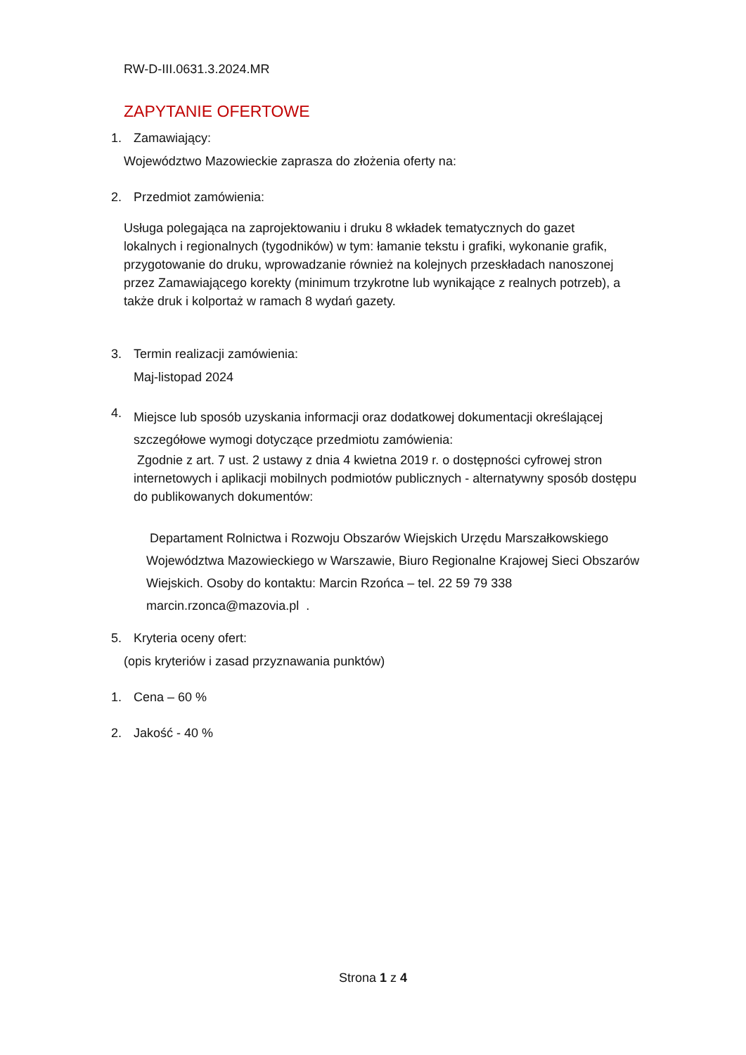RW-D-III.0631.3.2024.MR
ZAPYTANIE OFERTOWE
1. Zamawiający:
Województwo Mazowieckie zaprasza do złożenia oferty na:
2. Przedmiot zamówienia:
Usługa polegająca na zaprojektowaniu i druku 8 wkładek tematycznych do gazet lokalnych i regionalnych (tygodników) w tym: łamanie tekstu i grafiki, wykonanie grafik, przygotowanie do druku, wprowadzanie również na kolejnych przeskładach nanoszonej przez Zamawiającego korekty (minimum trzykrotne lub wynikające z realnych potrzeb), a także druk i kolportaż w ramach 8 wydań gazety.
3. Termin realizacji zamówienia:
Maj-listopad 2024
4. Miejsce lub sposób uzyskania informacji oraz dodatkowej dokumentacji określającej
szczegółowe wymogi dotyczące przedmiotu zamówienia:
Zgodnie z art. 7 ust. 2 ustawy z dnia 4 kwietna 2019 r. o dostępności cyfrowej stron internetowych i aplikacji mobilnych podmiotów publicznych - alternatywny sposób dostępu do publikowanych dokumentów:
Departament Rolnictwa i Rozwoju Obszarów Wiejskich Urzędu Marszałkowskiego Województwa Mazowieckiego w Warszawie, Biuro Regionalne Krajowej Sieci Obszarów Wiejskich. Osoby do kontaktu: Marcin Rzońca – tel. 22 59 79 338 marcin.rzonca@mazovia.pl .
5. Kryteria oceny ofert:
(opis kryteriów i zasad przyznawania punktów)
1. Cena – 60 %
2. Jakość - 40 %
Strona 1 z 4